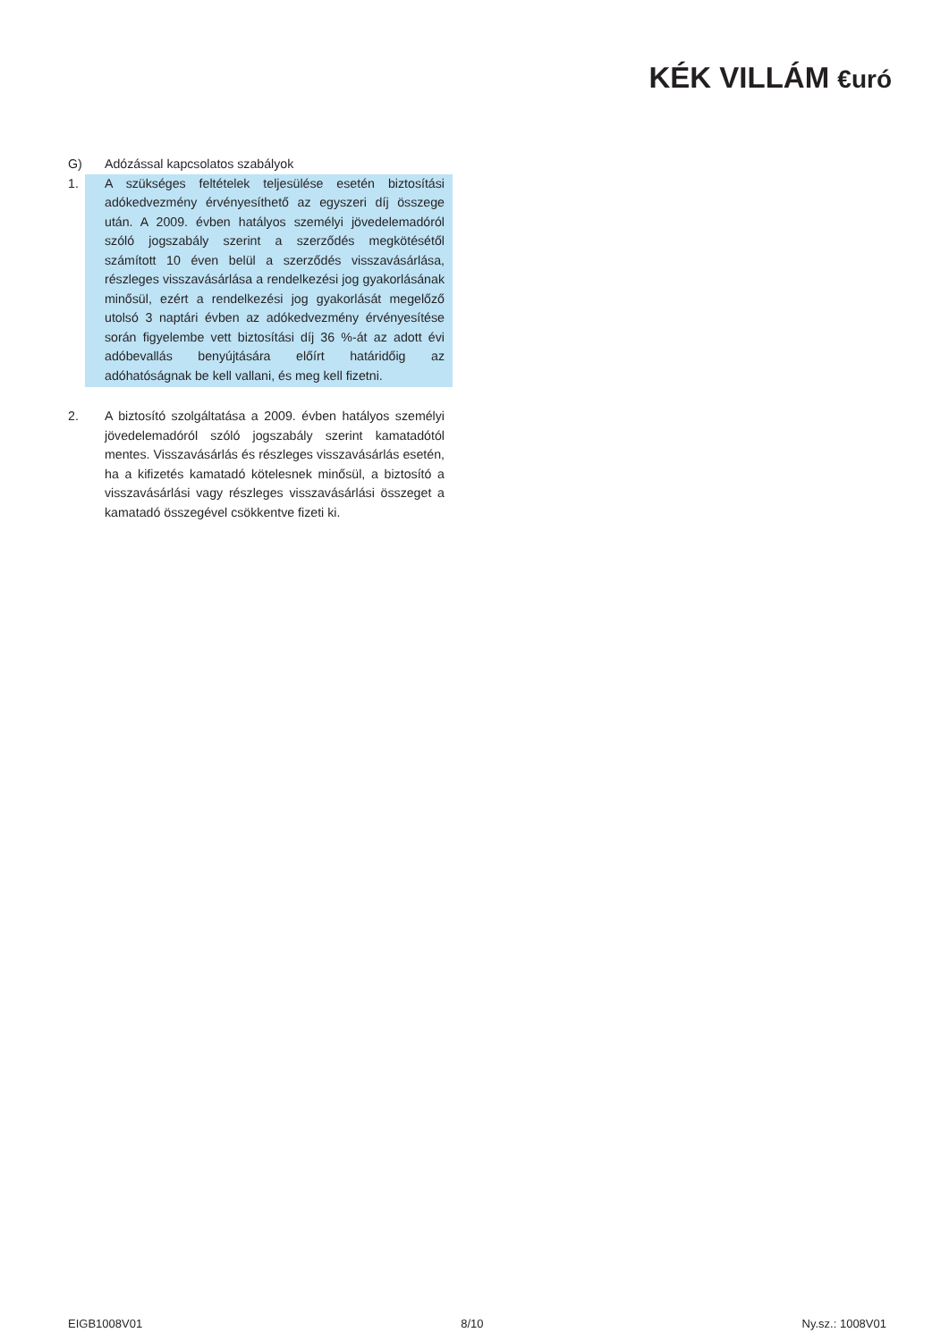KÉK VILLÁM €uró
G) Adózással kapcsolatos szabályok
1. A szükséges feltételek teljesülése esetén biztosítási adókedvezmény érvényesíthető az egyszeri díj összege után. A 2009. évben hatályos személyi jövedelemadóról szóló jogszabály szerint a szerződés megkötésétől számított 10 éven belül a szerződés visszavásárlása, részleges visszavásárlása a rendelkezési jog gyakorlásának minősül, ezért a rendelkezési jog gyakorlását megelőző utolsó 3 naptári évben az adókedvezmény érvényesítése során figyelembe vett biztosítási díj 36 %-át az adott évi adóbevallás benyújtására előírt határidőig az adóhatóságnak be kell vallani, és meg kell fizetni.
2. A biztosító szolgáltatása a 2009. évben hatályos személyi jövedelemadóról szóló jogszabály szerint kamatadótól mentes. Visszavásárlás és részleges visszavásárlás esetén, ha a kifizetés kamatadó kötelesnek minősül, a biztosító a visszavásárlási vagy részleges visszavásárlási összeget a kamatadó összegével csökkentve fizeti ki.
EIGB1008V01 8/10 Ny.sz.: 1008V01